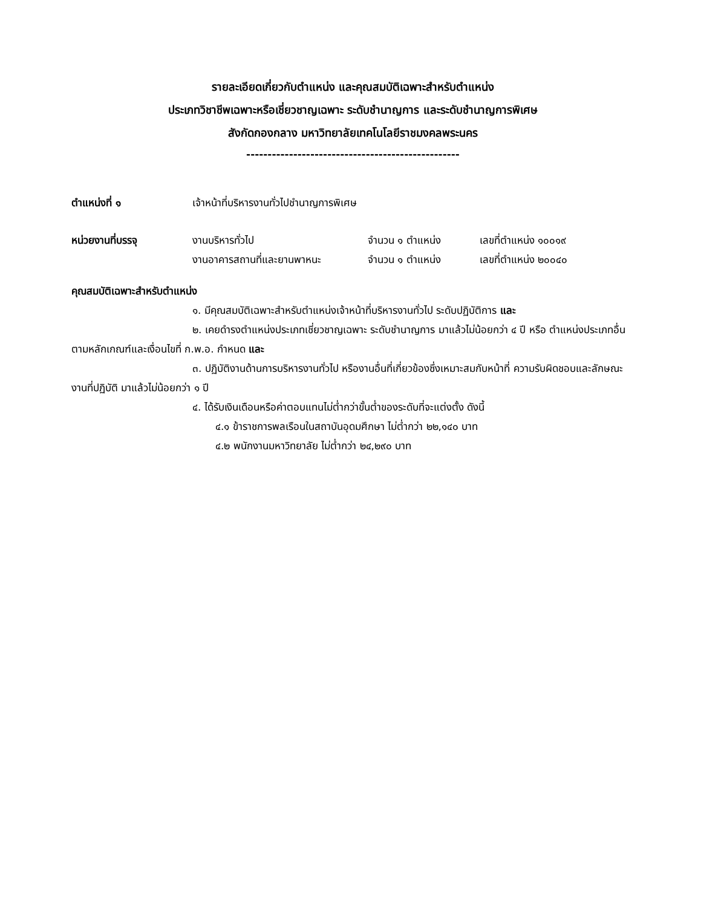รายละเอียดเกี่ยวกับตำแหน่ง และคุณสมบัติเฉพาะสำหรับตำแหน่ง
ประเภทวิชาชีพเฉพาะหรือเชี่ยวชาญเฉพาะ ระดับชำนาญการ และระดับชำนาญการพิเศษ
สังกัดกองกลาง มหาวิทยาลัยเทคโนโลยีราชมงคลพระนคร
--------------------------------------------------
ตำแหน่งที่ ๑ เจ้าหน้าที่บริหารงานทั่วไปชำนาญการพิเศษ
หน่วยงานที่บรรจุ งานบริหารทั่วไป จำนวน ๑ ตำแหน่ง เลขที่ตำแหน่ง ๑๐๐๑๙
งานอาคารสถานที่และยานพาหนะ จำนวน ๑ ตำแหน่ง เลขที่ตำแหน่ง ๒๐๐๔๐
คุณสมบัติเฉพาะสำหรับตำแหน่ง
๑. มีคุณสมบัติเฉพาะสำหรับตำแหน่งเจ้าหน้าที่บริหารงานทั่วไป ระดับปฏิบัติการ และ
๒. เคยดำรงตำแหน่งประเภทเชี่ยวชาญเฉพาะ ระดับชำนาญการ มาแล้วไม่น้อยกว่า ๔ ปี หรือ ตำแหน่งประเภทอื่นตามหลักเกณฑ์และเงื่อนไขที่ ก.พ.อ. กำหนด และ
๓. ปฏิบัติงานด้านการบริหารงานทั่วไป หรืองานอื่นที่เกี่ยวข้องซึ่งเหมาะสมกับหน้าที่ ความรับผิดชอบและลักษณะงานที่ปฏิบัติ มาแล้วไม่น้อยกว่า ๑ ปี
๔. ได้รับเงินเดือนหรือค่าตอบแทนไม่ต่ำกว่าขั้นต่ำของระดับที่จะแต่งตั้ง ดังนี้
๔.๑ ข้าราชการพลเรือนในสถาบันอุดมศึกษา ไม่ต่ำกว่า ๒๒,๑๔๐ บาท
๔.๒ พนักงานมหาวิทยาลัย ไม่ต่ำกว่า ๒๔,๒๙๐ บาท